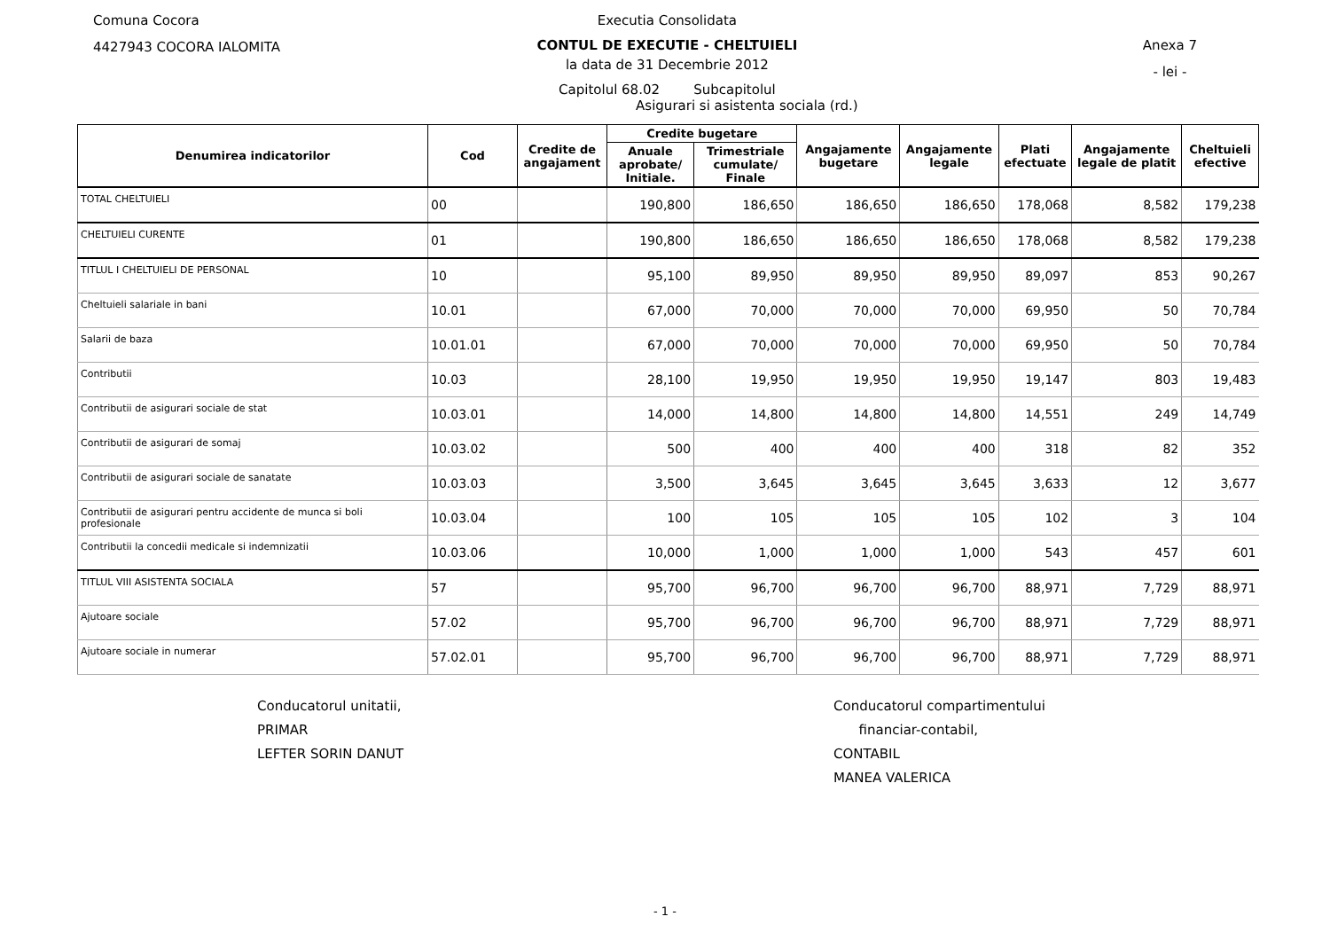Comuna Cocora
4427943 COCORA IALOMITA
Executia Consolidata
CONTUL DE EXECUTIE - CHELTUIELI
la data de 31 Decembrie 2012
Capitolul 68.02 Subcapitolul
Asigurari si asistenta sociala (rd.)
Anexa 7
- lei -
| Denumirea indicatorilor | Cod | Credite de angajament | Credite bugetare | | Angajamente bugetare | Angajamente legale | Plati efectuate | Angajamente legale de platit | Cheltuieli efective |
| --- | --- | --- | --- | --- | --- | --- | --- | --- | --- |
| | | | Anuale aprobate/ Initiale. | Trimestriale cumulate/ Finale | | | | | |
| TOTAL CHELTUIELI | 00 | | 190,800 | 186,650 | 186,650 | 186,650 | 178,068 | 8,582 | 179,238 |
| CHELTUIELI CURENTE | 01 | | 190,800 | 186,650 | 186,650 | 186,650 | 178,068 | 8,582 | 179,238 |
| TITLUL I CHELTUIELI DE PERSONAL | 10 | | 95,100 | 89,950 | 89,950 | 89,950 | 89,097 | 853 | 90,267 |
| Cheltuieli salariale in bani | 10.01 | | 67,000 | 70,000 | 70,000 | 70,000 | 69,950 | 50 | 70,784 |
| Salarii de baza | 10.01.01 | | 67,000 | 70,000 | 70,000 | 70,000 | 69,950 | 50 | 70,784 |
| Contributii | 10.03 | | 28,100 | 19,950 | 19,950 | 19,950 | 19,147 | 803 | 19,483 |
| Contributii de asigurari sociale de stat | 10.03.01 | | 14,000 | 14,800 | 14,800 | 14,800 | 14,551 | 249 | 14,749 |
| Contributii de asigurari de somaj | 10.03.02 | | 500 | 400 | 400 | 400 | 318 | 82 | 352 |
| Contributii de asigurari sociale de sanatate | 10.03.03 | | 3,500 | 3,645 | 3,645 | 3,645 | 3,633 | 12 | 3,677 |
| Contributii de asigurari pentru accidente de munca si boli profesionale | 10.03.04 | | 100 | 105 | 105 | 105 | 102 | 3 | 104 |
| Contributii la concedii medicale si indemnizatii | 10.03.06 | | 10,000 | 1,000 | 1,000 | 1,000 | 543 | 457 | 601 |
| TITLUL VIII ASISTENTA SOCIALA | 57 | | 95,700 | 96,700 | 96,700 | 96,700 | 88,971 | 7,729 | 88,971 |
| Ajutoare sociale | 57.02 | | 95,700 | 96,700 | 96,700 | 96,700 | 88,971 | 7,729 | 88,971 |
| Ajutoare sociale in numerar | 57.02.01 | | 95,700 | 96,700 | 96,700 | 96,700 | 88,971 | 7,729 | 88,971 |
Conducatorul unitatii,
PRIMAR
LEFTER SORIN DANUT
Conducatorul compartimentului
financiar-contabil,
CONTABIL
MANEA VALERICA
- 1 -